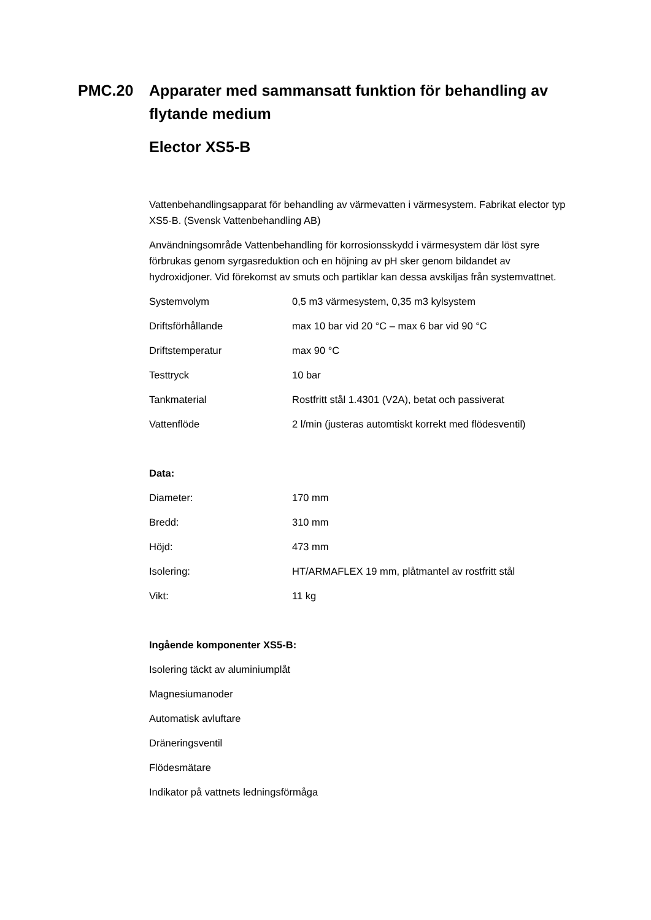PMC.20 Apparater med sammansatt funktion för behandling av flytande medium
Elector XS5-B
Vattenbehandlingsapparat för behandling av värmevatten i värmesystem. Fabrikat elector typ XS5-B. (Svensk Vattenbehandling AB)
Användningsområde Vattenbehandling för korrosionsskydd i värmesystem där löst syre förbrukas genom syrgasreduktion och en höjning av pH sker genom bildandet av hydroxidjoner. Vid förekomst av smuts och partiklar kan dessa avskiljas från systemvattnet.
| Systemvolym | 0,5 m3 värmesystem, 0,35 m3 kylsystem |
| Driftsförhållande | max 10 bar vid 20 °C – max 6 bar vid 90 °C |
| Driftstemperatur | max 90 °C |
| Testtryck | 10 bar |
| Tankmaterial | Rostfritt stål 1.4301 (V2A), betat och passiverat |
| Vattenflöde | 2 l/min (justeras automtiskt korrekt med flödesventil) |
Data:
| Diameter: | 170 mm |
| Bredd: | 310 mm |
| Höjd: | 473 mm |
| Isolering: | HT/ARMAFLEX 19 mm, plåtmantel av rostfritt stål |
| Vikt: | 11 kg |
Ingående komponenter XS5-B:
Isolering täckt av aluminiumplåt
Magnesiumanoder
Automatisk avluftare
Dräneringsventil
Flödesmätare
Indikator på vattnets ledningsförmåga